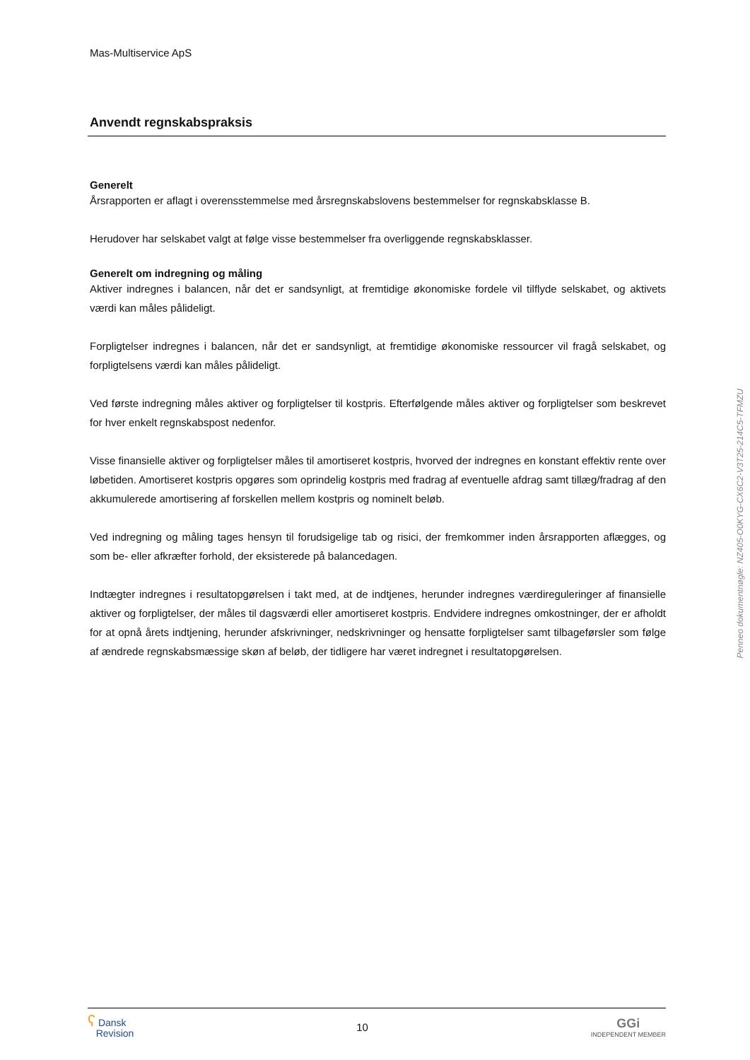Mas-Multiservice ApS
Anvendt regnskabspraksis
Generelt
Årsrapporten er aflagt i overensstemmelse med årsregnskabslovens bestemmelser for regnskabsklasse B.
Herudover har selskabet valgt at følge visse bestemmelser fra overliggende regnskabsklasser.
Generelt om indregning og måling
Aktiver indregnes i balancen, når det er sandsynligt, at fremtidige økonomiske fordele vil tilflyde selskabet, og aktivets værdi kan måles pålideligt.
Forpligtelser indregnes i balancen, når det er sandsynligt, at fremtidige økonomiske ressourcer vil fragå selskabet, og forpligtelsens værdi kan måles pålideligt.
Ved første indregning måles aktiver og forpligtelser til kostpris. Efterfølgende måles aktiver og forpligtelser som beskrevet for hver enkelt regnskabspost nedenfor.
Visse finansielle aktiver og forpligtelser måles til amortiseret kostpris, hvorved der indregnes en konstant effektiv rente over løbetiden. Amortiseret kostpris opgøres som oprindelig kostpris med fradrag af eventuelle afdrag samt tillæg/fradrag af den akkumulerede amortisering af forskellen mellem kostpris og nominelt beløb.
Ved indregning og måling tages hensyn til forudsigelige tab og risici, der fremkommer inden årsrapporten aflægges, og som be- eller afkræfter forhold, der eksisterede på balancedagen.
Indtægter indregnes i resultatopgørelsen i takt med, at de indtjenes, herunder indregnes værdireguleringer af finansielle aktiver og forpligtelser, der måles til dagsværdi eller amortiseret kostpris. Endvidere indregnes omkostninger, der er afholdt for at opnå årets indtjening, herunder afskrivninger, nedskrivninger og hensatte forpligtelser samt tilbageførsler som følge af ændrede regnskabsmæssige skøn af beløb, der tidligere har været indregnet i resultatopgørelsen.
ʕ Dansk
Revision
10
GGi
INDEPENDENT MEMBER
Penneo dokumentnøgle: NZ405-O0KYG-CX6C2-V3T25-214C5-TFMZU